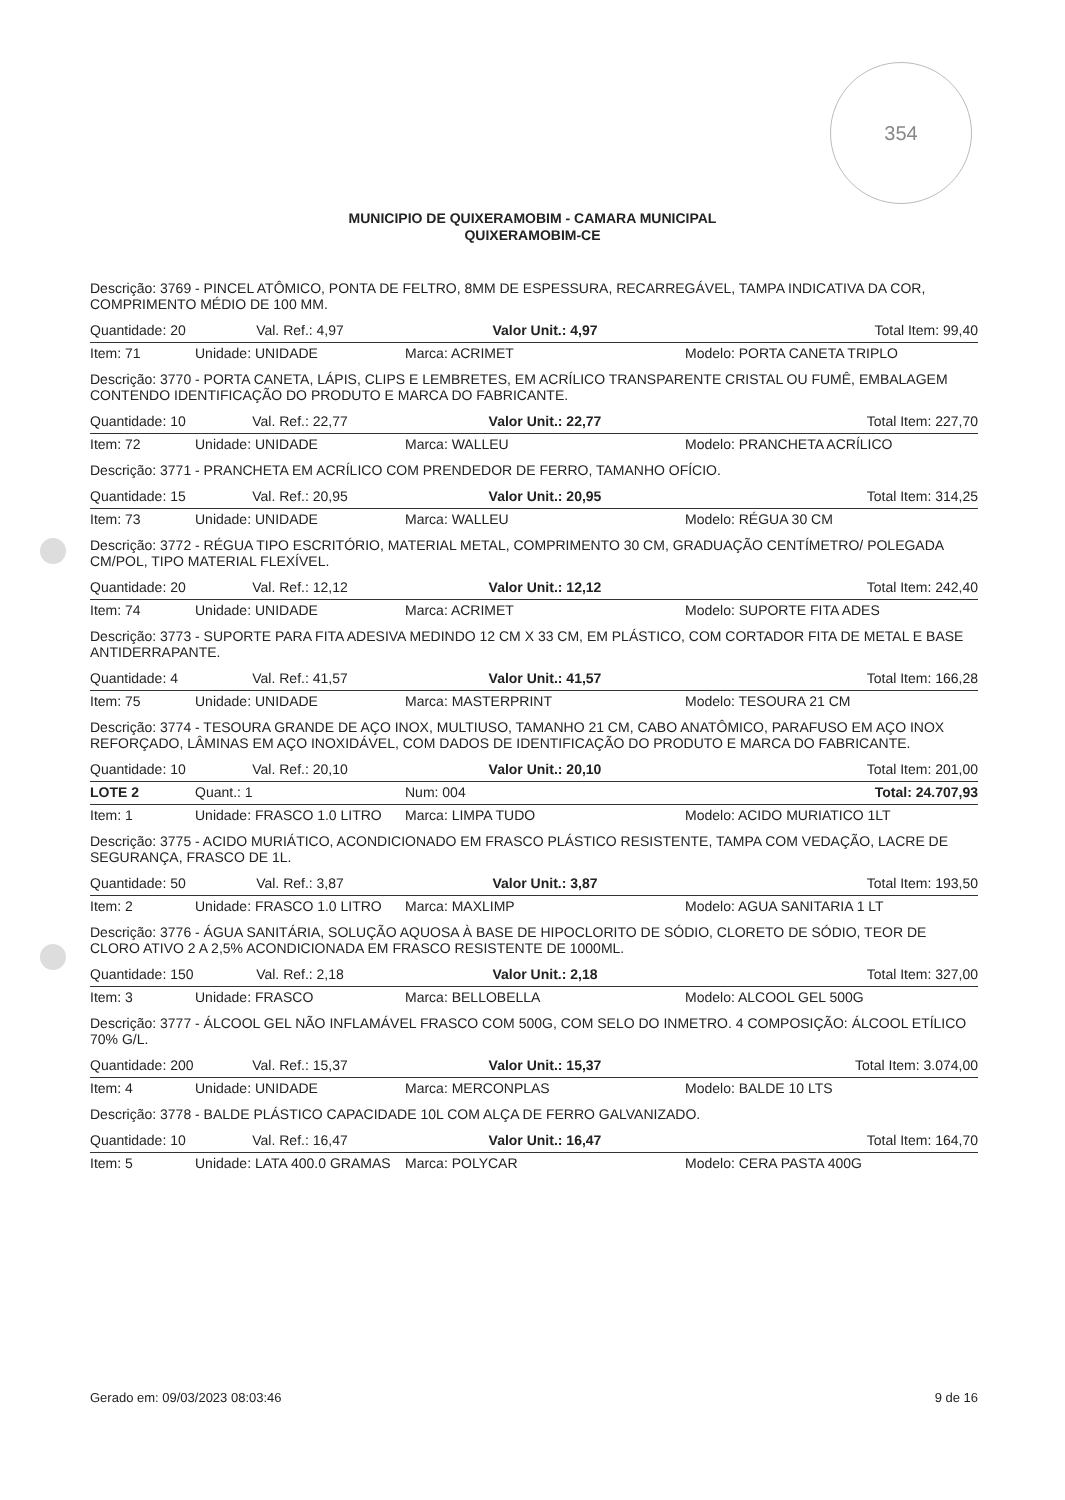354
MUNICIPIO DE QUIXERAMOBIM - CAMARA MUNICIPAL
QUIXERAMOBIM-CE
| Descrição: 3769 - PINCEL ATÔMICO, PONTA DE FELTRO, 8MM DE ESPESSURA, RECARREGÁVEL, TAMPA INDICATIVA DA COR, COMPRIMENTO MÉDIO DE 100 MM. | | | |
| Quantidade: 20 | Val. Ref.: 4,97 | Valor Unit.: 4,97 | Total Item: 99,40 |
| Item: 71 | Unidade: UNIDADE | Marca: ACRIMET | Modelo: PORTA CANETA TRIPLO |
| Descrição: 3770 - PORTA CANETA, LÁPIS, CLIPS E LEMBRETES, EM ACRÍLICO TRANSPARENTE CRISTAL OU FUMÊ, EMBALAGEM CONTENDO IDENTIFICAÇÃO DO PRODUTO E MARCA DO FABRICANTE. | | | |
| Quantidade: 10 | Val. Ref.: 22,77 | Valor Unit.: 22,77 | Total Item: 227,70 |
| Item: 72 | Unidade: UNIDADE | Marca: WALLEU | Modelo: PRANCHETA ACRÍLICO |
| Descrição: 3771 - PRANCHETA EM ACRÍLICO COM PRENDEDOR DE FERRO, TAMANHO OFÍCIO. | | | |
| Quantidade: 15 | Val. Ref.: 20,95 | Valor Unit.: 20,95 | Total Item: 314,25 |
| Item: 73 | Unidade: UNIDADE | Marca: WALLEU | Modelo: RÉGUA 30 CM |
| Descrição: 3772 - RÉGUA TIPO ESCRITÓRIO, MATERIAL METAL, COMPRIMENTO 30 CM, GRADUAÇÃO CENTÍMETRO/ POLEGADA CM/POL, TIPO MATERIAL FLEXÍVEL. | | | |
| Quantidade: 20 | Val. Ref.: 12,12 | Valor Unit.: 12,12 | Total Item: 242,40 |
| Item: 74 | Unidade: UNIDADE | Marca: ACRIMET | Modelo: SUPORTE FITA ADES |
| Descrição: 3773 - SUPORTE PARA FITA ADESIVA MEDINDO 12 CM X 33 CM, EM PLÁSTICO, COM CORTADOR FITA DE METAL E BASE ANTIDERRAPANTE. | | | |
| Quantidade: 4 | Val. Ref.: 41,57 | Valor Unit.: 41,57 | Total Item: 166,28 |
| Item: 75 | Unidade: UNIDADE | Marca: MASTERPRINT | Modelo: TESOURA 21 CM |
| Descrição: 3774 - TESOURA GRANDE DE AÇO INOX, MULTIUSO, TAMANHO 21 CM, CABO ANATÔMICO, PARAFUSO EM AÇO INOX REFORÇADO, LÂMINAS EM AÇO INOXIDÁVEL, COM DADOS DE IDENTIFICAÇÃO DO PRODUTO E MARCA DO FABRICANTE. | | | |
| Quantidade: 10 | Val. Ref.: 20,10 | Valor Unit.: 20,10 | Total Item: 201,00 |
| LOTE 2 | Quant.: 1 | Num: 004 | Total: 24.707,93 |
| Item: 1 | Unidade: FRASCO 1.0 LITRO | Marca: LIMPA TUDO | Modelo: ACIDO MURIATICO 1LT |
| Descrição: 3775 - ACIDO MURIÁTICO, ACONDICIONADO EM FRASCO PLÁSTICO RESISTENTE, TAMPA COM VEDAÇÃO, LACRE DE SEGURANÇA, FRASCO DE 1L. | | | |
| Quantidade: 50 | Val. Ref.: 3,87 | Valor Unit.: 3,87 | Total Item: 193,50 |
| Item: 2 | Unidade: FRASCO 1.0 LITRO | Marca: MAXLIMP | Modelo: AGUA SANITARIA 1 LT |
| Descrição: 3776 - ÁGUA SANITÁRIA, SOLUÇÃO AQUOSA À BASE DE HIPOCLORITO DE SÓDIO, CLORETO DE SÓDIO, TEOR DE CLORO ATIVO 2 A 2,5% ACONDICIONADA EM FRASCO RESISTENTE DE 1000ML. | | | |
| Quantidade: 150 | Val. Ref.: 2,18 | Valor Unit.: 2,18 | Total Item: 327,00 |
| Item: 3 | Unidade: FRASCO | Marca: BELLOBELLA | Modelo: ALCOOL GEL 500G |
| Descrição: 3777 - ÁLCOOL GEL NÃO INFLAMÁVEL FRASCO COM 500G, COM SELO DO INMETRO. 4 COMPOSIÇÃO: ÁLCOOL ETÍLICO 70% G/L. | | | |
| Quantidade: 200 | Val. Ref.: 15,37 | Valor Unit.: 15,37 | Total Item: 3.074,00 |
| Item: 4 | Unidade: UNIDADE | Marca: MERCONPLAS | Modelo: BALDE 10 LTS |
| Descrição: 3778 - BALDE PLÁSTICO CAPACIDADE 10L COM ALÇA DE FERRO GALVANIZADO. | | | |
| Quantidade: 10 | Val. Ref.: 16,47 | Valor Unit.: 16,47 | Total Item: 164,70 |
| Item: 5 | Unidade: LATA 400.0 GRAMAS | Marca: POLYCAR | Modelo: CERA PASTA 400G |
Gerado em: 09/03/2023 08:03:46 9 de 16